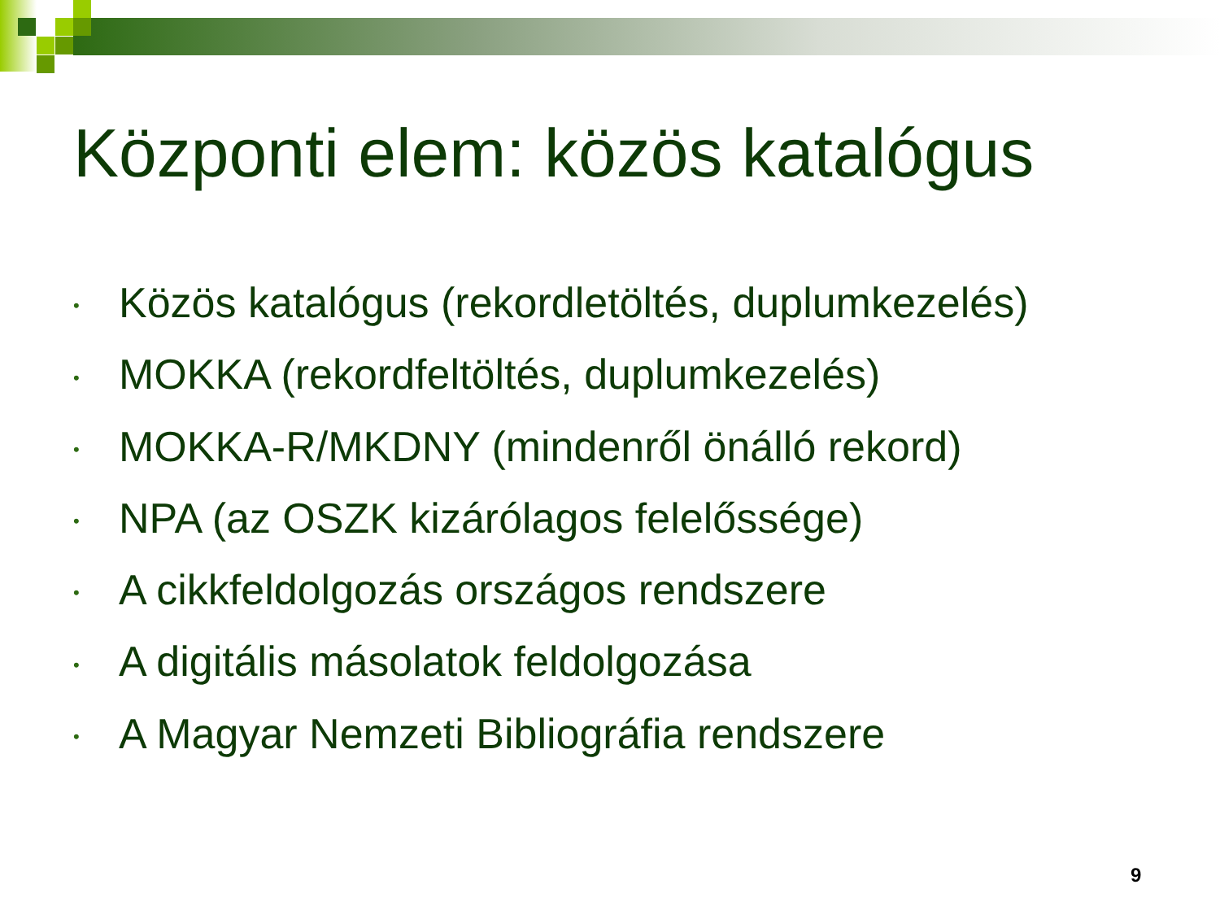Központi elem: közös katalógus
• Közös katalógus (rekordletöltés, duplumkezelés)
• MOKKA (rekordfeltöltés, duplumkezelés)
• MOKKA-R/MKDNY (mindenről önálló rekord)
• NPA (az OSZK kizárólagos felelőssége)
• A cikkfeldolgozás országos rendszere
• A digitális másolatok feldolgozása
• A Magyar Nemzeti Bibliográfia rendszere
9